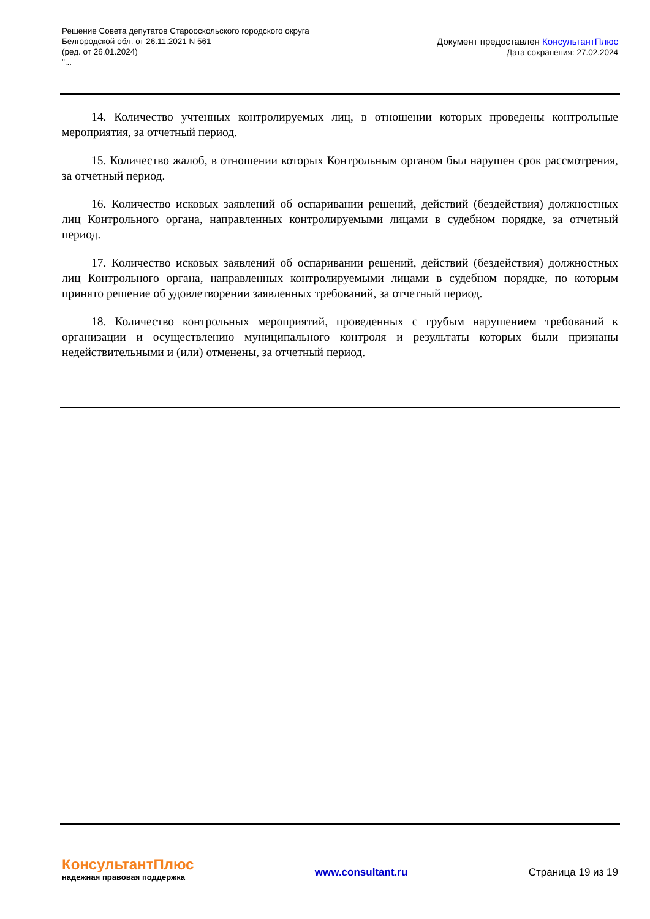Решение Совета депутатов Старооскольского городского округа
Белгородской обл. от 26.11.2021 N 561
(ред. от 26.01.2024)
"...
Документ предоставлен КонсультантПлюс
Дата сохранения: 27.02.2024
14. Количество учтенных контролируемых лиц, в отношении которых проведены контрольные мероприятия, за отчетный период.
15. Количество жалоб, в отношении которых Контрольным органом был нарушен срок рассмотрения, за отчетный период.
16. Количество исковых заявлений об оспаривании решений, действий (бездействия) должностных лиц Контрольного органа, направленных контролируемыми лицами в судебном порядке, за отчетный период.
17. Количество исковых заявлений об оспаривании решений, действий (бездействия) должностных лиц Контрольного органа, направленных контролируемыми лицами в судебном порядке, по которым принято решение об удовлетворении заявленных требований, за отчетный период.
18. Количество контрольных мероприятий, проведенных с грубым нарушением требований к организации и осуществлению муниципального контроля и результаты которых были признаны недействительными и (или) отменены, за отчетный период.
КонсультантПлюс
надежная правовая поддержка
www.consultant.ru Страница 19 из 19